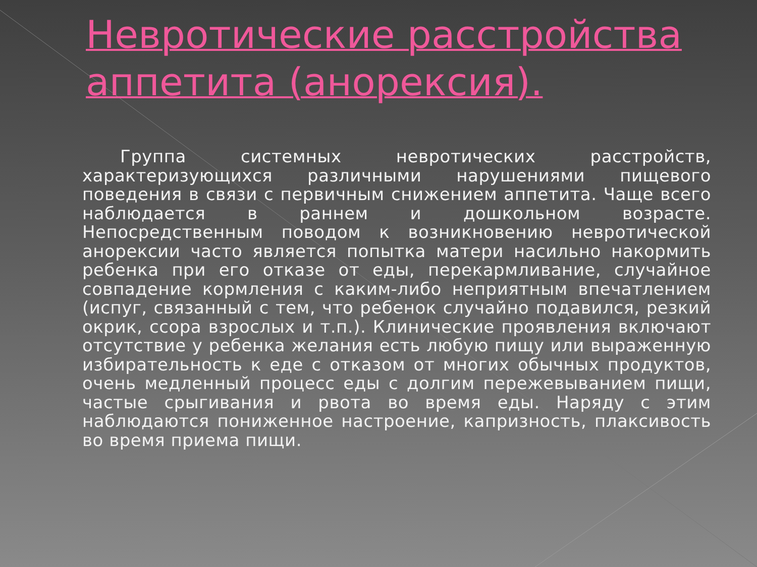Невротические расстройства аппетита (анорексия).
Группа системных невротических расстройств, характеризующихся различными нарушениями пищевого поведения в связи с первичным снижением аппетита. Чаще всего наблюдается в раннем и дошкольном возрасте. Непосредственным поводом к возникновению невротической анорексии часто является попытка матери насильно накормить ребенка при его отказе от еды, перекармливание, случайное совпадение кормления с каким-либо неприятным впечатлением (испуг, связанный с тем, что ребенок случайно подавился, резкий окрик, ссора взрослых и т.п.). Клинические проявления включают отсутствие у ребенка желания есть любую пищу или выраженную избирательность к еде с отказом от многих обычных продуктов, очень медленный процесс еды с долгим пережевыванием пищи, частые срыгивания и рвота во время еды. Наряду с этим наблюдаются пониженное настроение, капризность, плаксивость во время приема пищи.